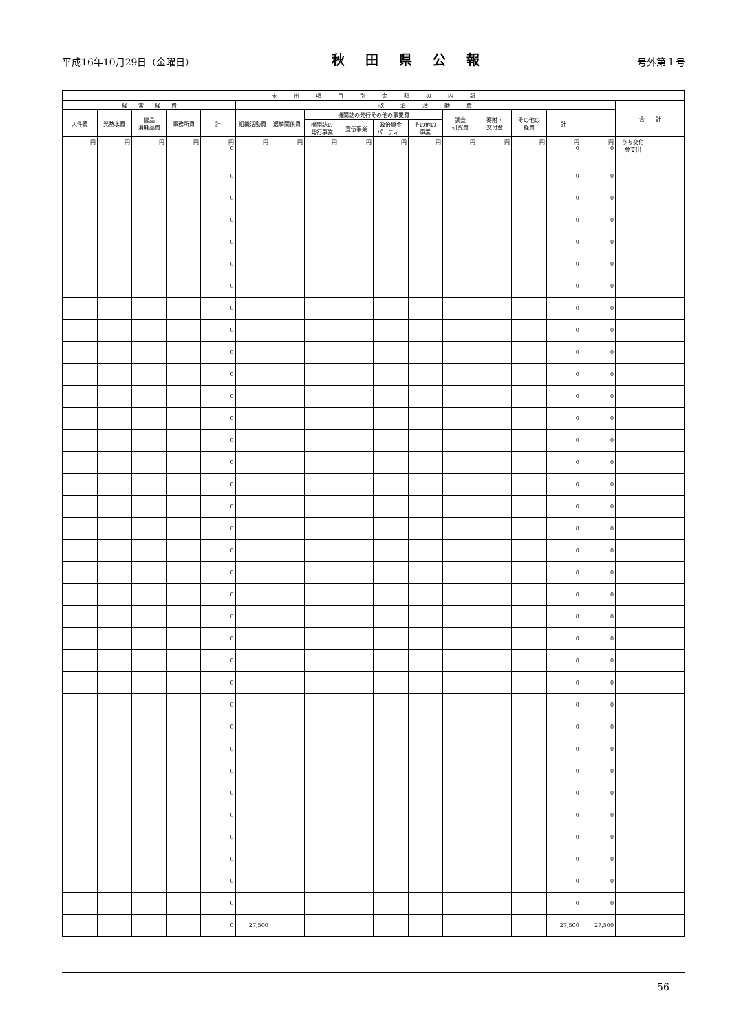平成16年10月29日（金曜日） 秋田県公報 号外第１号
| 支 出 項 目 別 金 額 の 内 訳 | | | | | | | | | | | | | | | | | |
| --- | --- | --- | --- | --- | --- | --- | --- | --- | --- | --- | --- | --- | --- | --- | --- | --- | --- |
| 経 常 経 費 | | | | | 政 治 活 動 費 | | | | | | | | | | | 合 計 | |
| 人件費 | 光熱水費 | 備品 消耗品費 | 事務所費 | 計 | 組織活動費 | 選挙関係費 | 機関誌の発行その他の事業費 | | | | 調査 研究費 | 寄附・ 交付金 | その他の 経費 | 計 | | | |
| | | | | | | | 機関誌の 発行事業 | 宣伝事業 | 政治資金 パーティー | その他の 事業 | | | | | | | |
| 円 | 円 | 円 | 円 | 円 0 | 円 | 円 | 円 | 円 | 円 | 円 | 円 | 円 | 円 | 円 0 | 円 0 | うち交付 金支出 | |
| | | | | 0 | | | | | | | | | | 0 | 0 | | |
| | | | | 0 | | | | | | | | | | 0 | 0 | | |
| | | | | 0 | | | | | | | | | | 0 | 0 | | |
| | | | | 0 | | | | | | | | | | 0 | 0 | | |
| | | | | 0 | | | | | | | | | | 0 | 0 | | |
| | | | | 0 | | | | | | | | | | 0 | 0 | | |
| | | | | 0 | | | | | | | | | | 0 | 0 | | |
| | | | | 0 | | | | | | | | | | 0 | 0 | | |
| | | | | 0 | | | | | | | | | | 0 | 0 | | |
| | | | | 0 | | | | | | | | | | 0 | 0 | | |
| | | | | 0 | | | | | | | | | | 0 | 0 | | |
| | | | | 0 | | | | | | | | | | 0 | 0 | | |
| | | | | 0 | | | | | | | | | | 0 | 0 | | |
| | | | | 0 | | | | | | | | | | 0 | 0 | | |
| | | | | 0 | | | | | | | | | | 0 | 0 | | |
| | | | | 0 | | | | | | | | | | 0 | 0 | | |
| | | | | 0 | | | | | | | | | | 0 | 0 | | |
| | | | | 0 | | | | | | | | | | 0 | 0 | | |
| | | | | 0 | | | | | | | | | | 0 | 0 | | |
| | | | | 0 | | | | | | | | | | 0 | 0 | | |
| | | | | 0 | | | | | | | | | | 0 | 0 | | |
| | | | | 0 | | | | | | | | | | 0 | 0 | | |
| | | | | 0 | | | | | | | | | | 0 | 0 | | |
| | | | | 0 | | | | | | | | | | 0 | 0 | | |
| | | | | 0 | | | | | | | | | | 0 | 0 | | |
| | | | | 0 | | | | | | | | | | 0 | 0 | | |
| | | | | 0 | | | | | | | | | | 0 | 0 | | |
| | | | | 0 | | | | | | | | | | 0 | 0 | | |
| | | | | 0 | | | | | | | | | | 0 | 0 | | |
| | | | | 0 | | | | | | | | | | 0 | 0 | | |
| | | | | 0 | | | | | | | | | | 0 | 0 | | |
| | | | | 0 | | | | | | | | | | 0 | 0 | | |
| | | | | 0 | | | | | | | | | | 0 | 0 | | |
| | | | | 0 | | | | | | | | | | 0 | 0 | | |
| | | | | 0 | 27,500 | | | | | | | | | 27,500 | 27,500 | | |
56